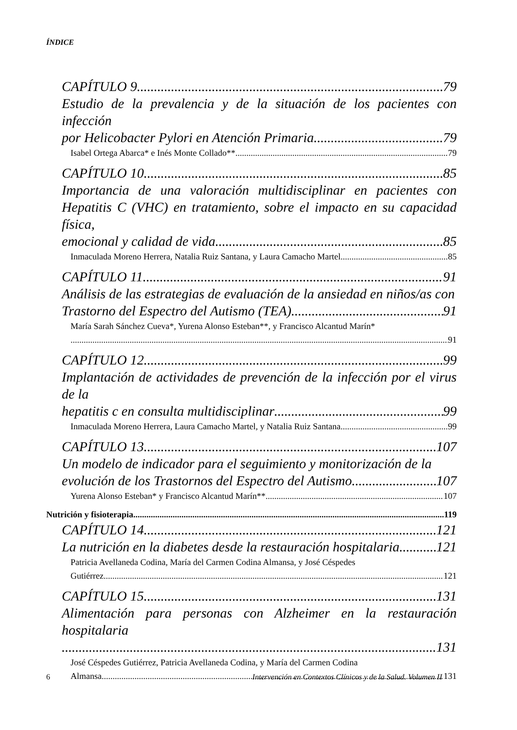ÍNDICE
CAPÍTULO 9 79
Estudio de la prevalencia y de la situación de los pacientes con infección
por Helicobacter Pylori en Atención Primaria 79
Isabel Ortega Abarca* e Inés Monte Collado** 79
CAPÍTULO 10 85
Importancia de una valoración multidisciplinar en pacientes con Hepatitis C (VHC) en tratamiento, sobre el impacto en su capacidad física,
emocional y calidad de vida 85
Inmaculada Moreno Herrera, Natalia Ruiz Santana, y Laura Camacho Martel 85
CAPÍTULO 11 91
Análisis de las estrategias de evaluación de la ansiedad en niños/as con
Trastorno del Espectro del Autismo (TEA) 91
María Sarah Sánchez Cueva*, Yurena Alonso Esteban**, y Francisco Alcantud Marín*
91
CAPÍTULO 12 99
Implantación de actividades de prevención de la infección por el virus de la
hepatitis c en consulta multidisciplinar 99
Inmaculada Moreno Herrera, Laura Camacho Martel, y Natalia Ruiz Santana 99
CAPÍTULO 13 107
Un modelo de indicador para el seguimiento y monitorización de la
evolución de los Trastornos del Espectro del Autismo 107
Yurena Alonso Esteban* y Francisco Alcantud Marín** 107
Nutrición y fisioterapia 119
CAPÍTULO 14 121
La nutrición en la diabetes desde la restauración hospitalaria 121
Patricia Avellaneda Codina, María del Carmen Codina Almansa, y José Céspedes
Gutiérrez 121
CAPÍTULO 15 131
Alimentación para personas con Alzheimer en la restauración hospitalaria
131
José Céspedes Gutiérrez, Patricia Avellaneda Codina, y María del Carmen Codina
Almansa 131
6 Intervención en Contextos Clínicos y de la Salud. Volumen II